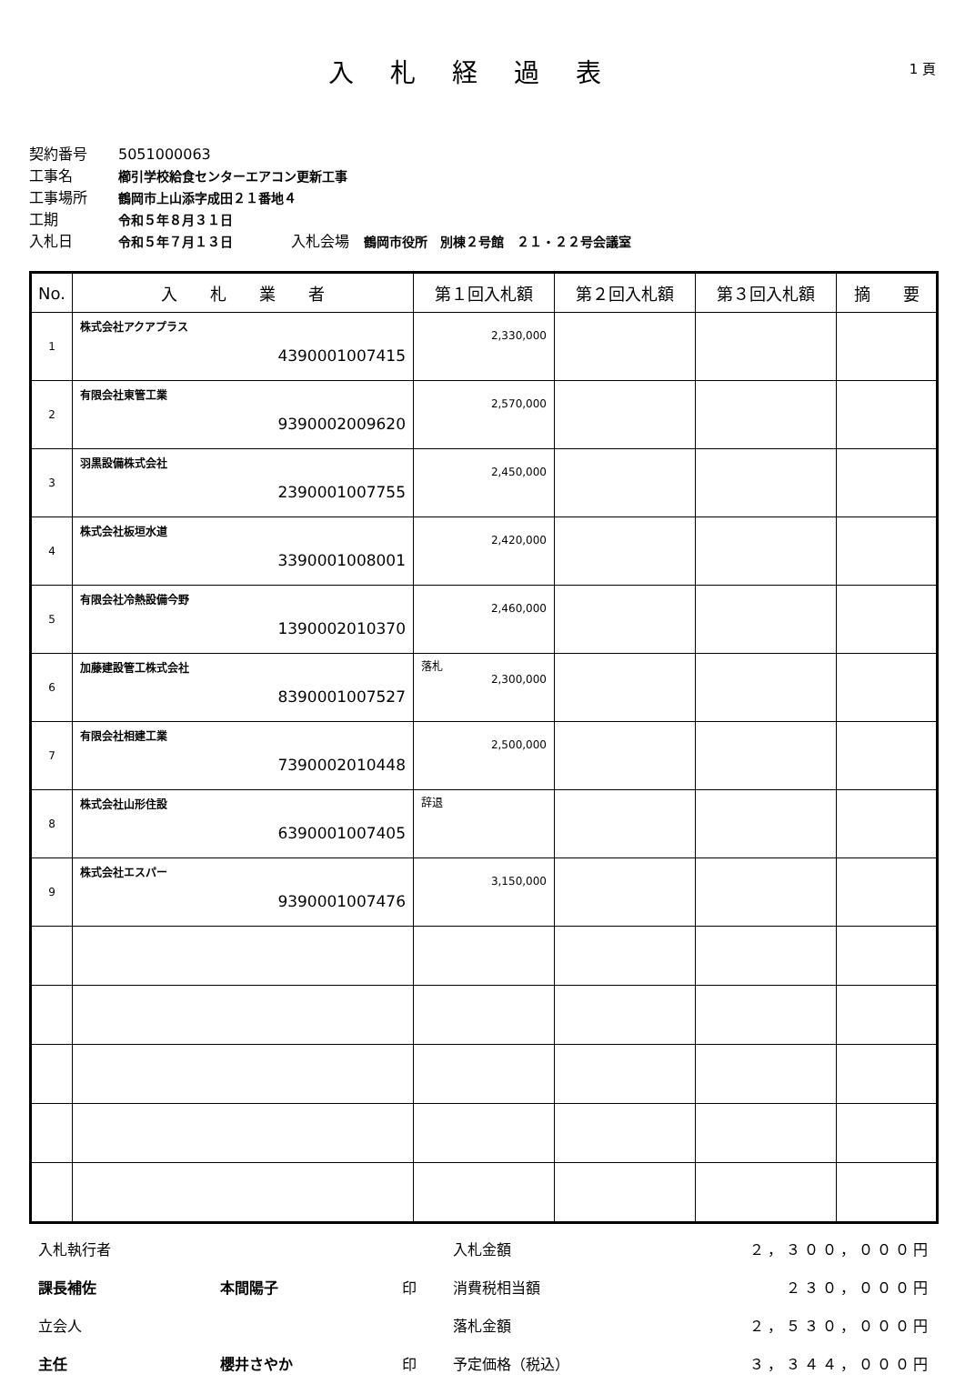入札経過表
1 頁
契約番号 5051000063
工事名 櫛引学校給食センターエアコン更新工事
工事場所 鶴岡市上山添字成田２１番地４
工期 令和５年８月３１日
入札日 令和５年７月１３日　　　　入札会場　鶴岡市役所　別棟２号館　２１・２２号会議室
| No. | 入 札 業 者 | 第１回入札額 | 第２回入札額 | 第３回入札額 | 摘 要 |
| --- | --- | --- | --- | --- | --- |
| 1 | 株式会社アクアプラス 4390001007415 | 2,330,000 | | | |
| 2 | 有限会社東管工業 9390002009620 | 2,570,000 | | | |
| 3 | 羽黒設備株式会社 2390001007755 | 2,450,000 | | | |
| 4 | 株式会社板垣水道 3390001008001 | 2,420,000 | | | |
| 5 | 有限会社冷熱設備今野 1390002010370 | 2,460,000 | | | |
| 6 | 加藤建設管工株式会社 8390001007527 | 落札 2,300,000 | | | |
| 7 | 有限会社相建工業 7390002010448 | 2,500,000 | | | |
| 8 | 株式会社山形住設 6390001007405 | 辞退 | | | |
| 9 | 株式会社エスパー 9390001007476 | 3,150,000 | | | |
入札執行者
課長補佐
立会人
主任
本間陽子
櫻井さやか
印
印
入札金額
消費税相当額
落札金額
予定価格（税込）
２，３００，０００円
２３０，０００円
２，５３０，０００円
３，３４４，０００円